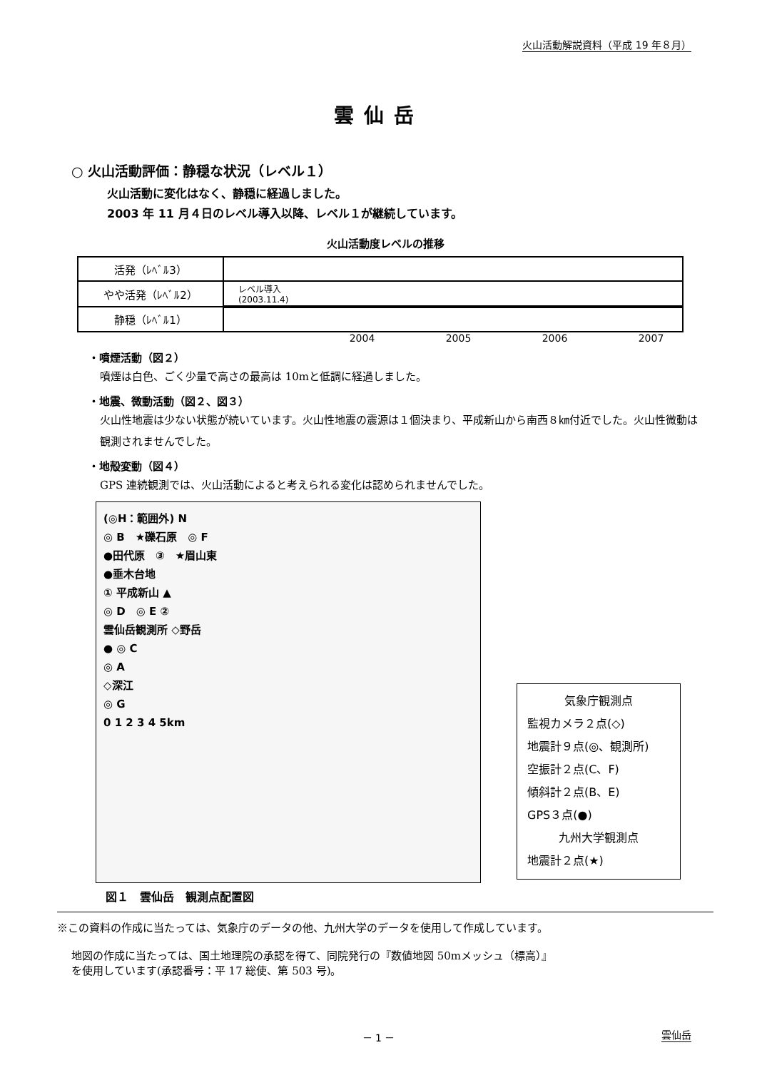火山活動解説資料（平成 19 年８月）
雲仙岳
○ 火山活動評価：静穏な状況（レベル１）
火山活動に変化はなく、静穏に経過しました。
2003 年 11 月４日のレベル導入以降、レベル１が継続しています。
火山活動度レベルの推移
| 活発（ﾚﾍﾞﾙ3） | |
| やや活発（ﾚﾍﾞﾙ2） | レベル導入 (2003.11.4) |
| 静穏（ﾚﾍﾞﾙ1） | |
2004 2005 2006 2007
・噴煙活動（図２）
噴煙は白色、ごく少量で高さの最高は 10mと低調に経過しました。
・地震、微動活動（図２、図３）
火山性地震は少ない状態が続いています。火山性地震の震源は１個決まり、平成新山から南西８㎞付近でした。火山性微動は観測されませんでした。
・地殻変動（図４）
GPS 連続観測では、火山活動によると考えられる変化は認められませんでした。
(◎H：範囲外) N
◎ B　★礫石原　◎ F
●田代原　③　★眉山東
●垂木台地
① 平成新山 ▲
◎ D　◎ E ②
雲仙岳観測所 ◇野岳
● ◎ C
◎ A
◇深江
◎ G
0 1 2 3 4 5km
気象庁観測点
監視カメラ２点(◇)
地震計９点(◎、観測所)
空振計２点(C、F)
傾斜計２点(B、E)
GPS３点(●)
九州大学観測点
地震計２点(★)
図１　雲仙岳　観測点配置図
※この資料の作成に当たっては、気象庁のデータの他、九州大学のデータを使用して作成しています。
地図の作成に当たっては、国土地理院の承認を得て、同院発行の『数値地図 50mメッシュ（標高）』
を使用しています(承認番号：平 17 総使、第 503 号)。
－ 1 － 雲仙岳